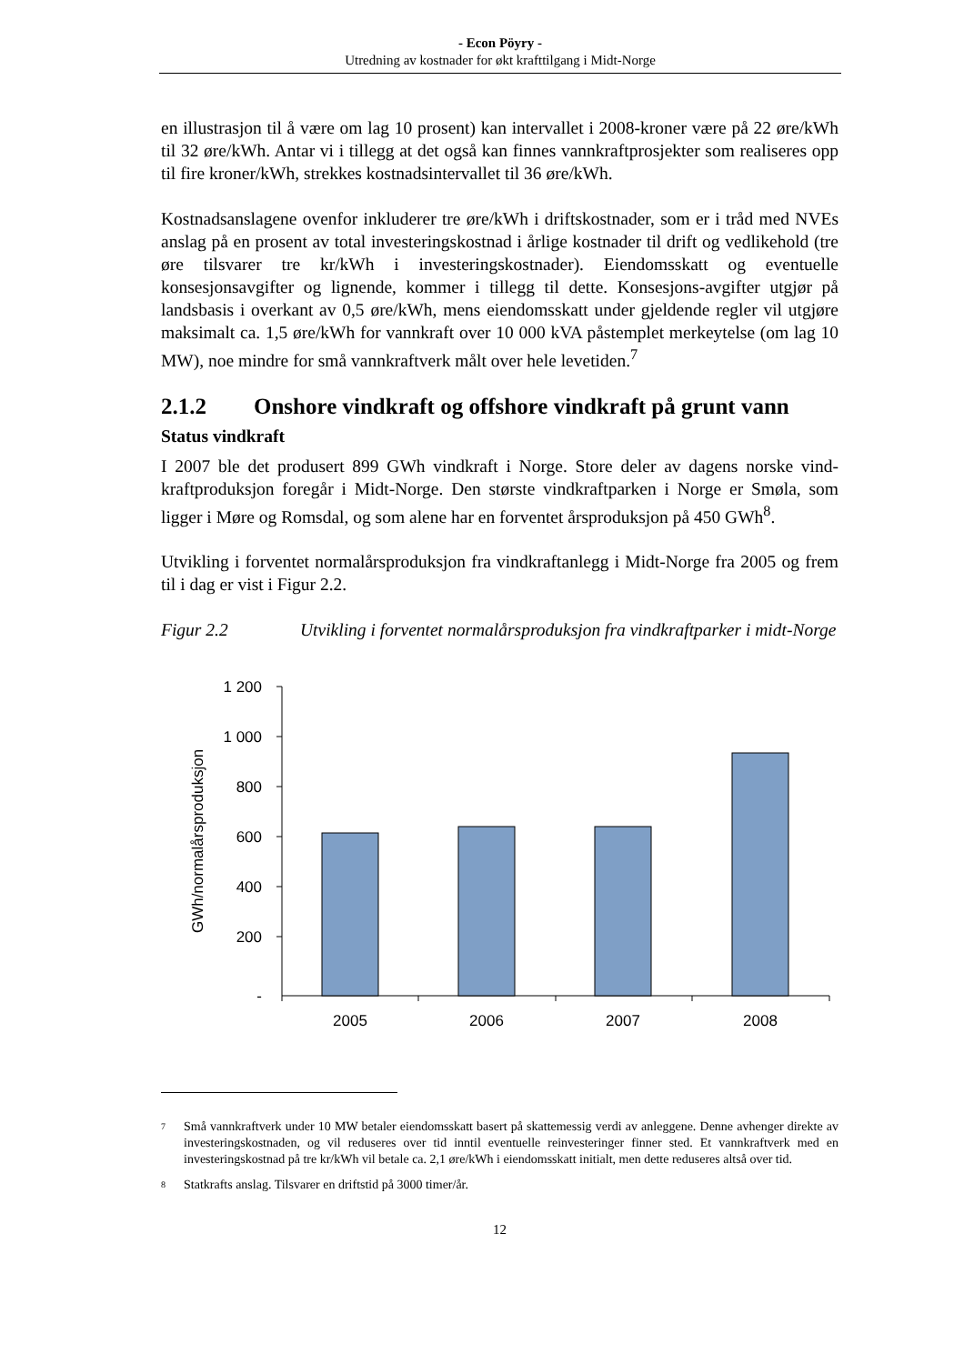- Econ Pöyry -
Utredning av kostnader for økt krafttilgang i Midt-Norge
en illustrasjon til å være om lag 10 prosent) kan intervallet i 2008-kroner være på 22 øre/kWh til 32 øre/kWh. Antar vi i tillegg at det også kan finnes vannkraftprosjekter som realiseres opp til fire kroner/kWh, strekkes kostnadsintervallet til 36 øre/kWh.
Kostnadsanslagene ovenfor inkluderer tre øre/kWh i driftskostnader, som er i tråd med NVEs anslag på en prosent av total investeringskostnad i årlige kostnader til drift og vedlikehold (tre øre tilsvarer tre kr/kWh i investeringskostnader). Eiendomsskatt og eventuelle konsesjonsavgifter og lignende, kommer i tillegg til dette. Konsesjons-avgifter utgjør på landsbasis i overkant av 0,5 øre/kWh, mens eiendomsskatt under gjeldende regler vil utgjøre maksimalt ca. 1,5 øre/kWh for vannkraft over 10 000 kVA påstemplet merkeytelse (om lag 10 MW), noe mindre for små vannkraftverk målt over hele levetiden.<sup>7</sup>
2.1.2 Onshore vindkraft og offshore vindkraft på grunt vann
Status vindkraft
I 2007 ble det produsert 899 GWh vindkraft i Norge. Store deler av dagens norske vind-kraftproduksjon foregår i Midt-Norge. Den største vindkraftparken i Norge er Smøla, som ligger i Møre og Romsdal, og som alene har en forventet årsproduksjon på 450 GWh<sup>8</sup>.
Utvikling i forventet normalårsproduksjon fra vindkraftanlegg i Midt-Norge fra 2005 og frem til i dag er vist i Figur 2.2.
Figur 2.2 Utvikling i forventet normalårsproduksjon fra vindkraftparker i midt-Norge
1 200
1 000
800
600
400
200
-
2005
2006
2007
2008
GWh/normalårsproduksjon
7
Små vannkraftverk under 10 MW betaler eiendomsskatt basert på skattemessig verdi av anleggene. Denne avhenger direkte av investeringskostnaden, og vil reduseres over tid inntil eventuelle reinvesteringer finner sted. Et vannkraftverk med en investeringskostnad på tre kr/kWh vil betale ca. 2,1 øre/kWh i eiendomsskatt initialt, men dette reduseres altså over tid.
8
Statkrafts anslag. Tilsvarer en driftstid på 3000 timer/år.
12